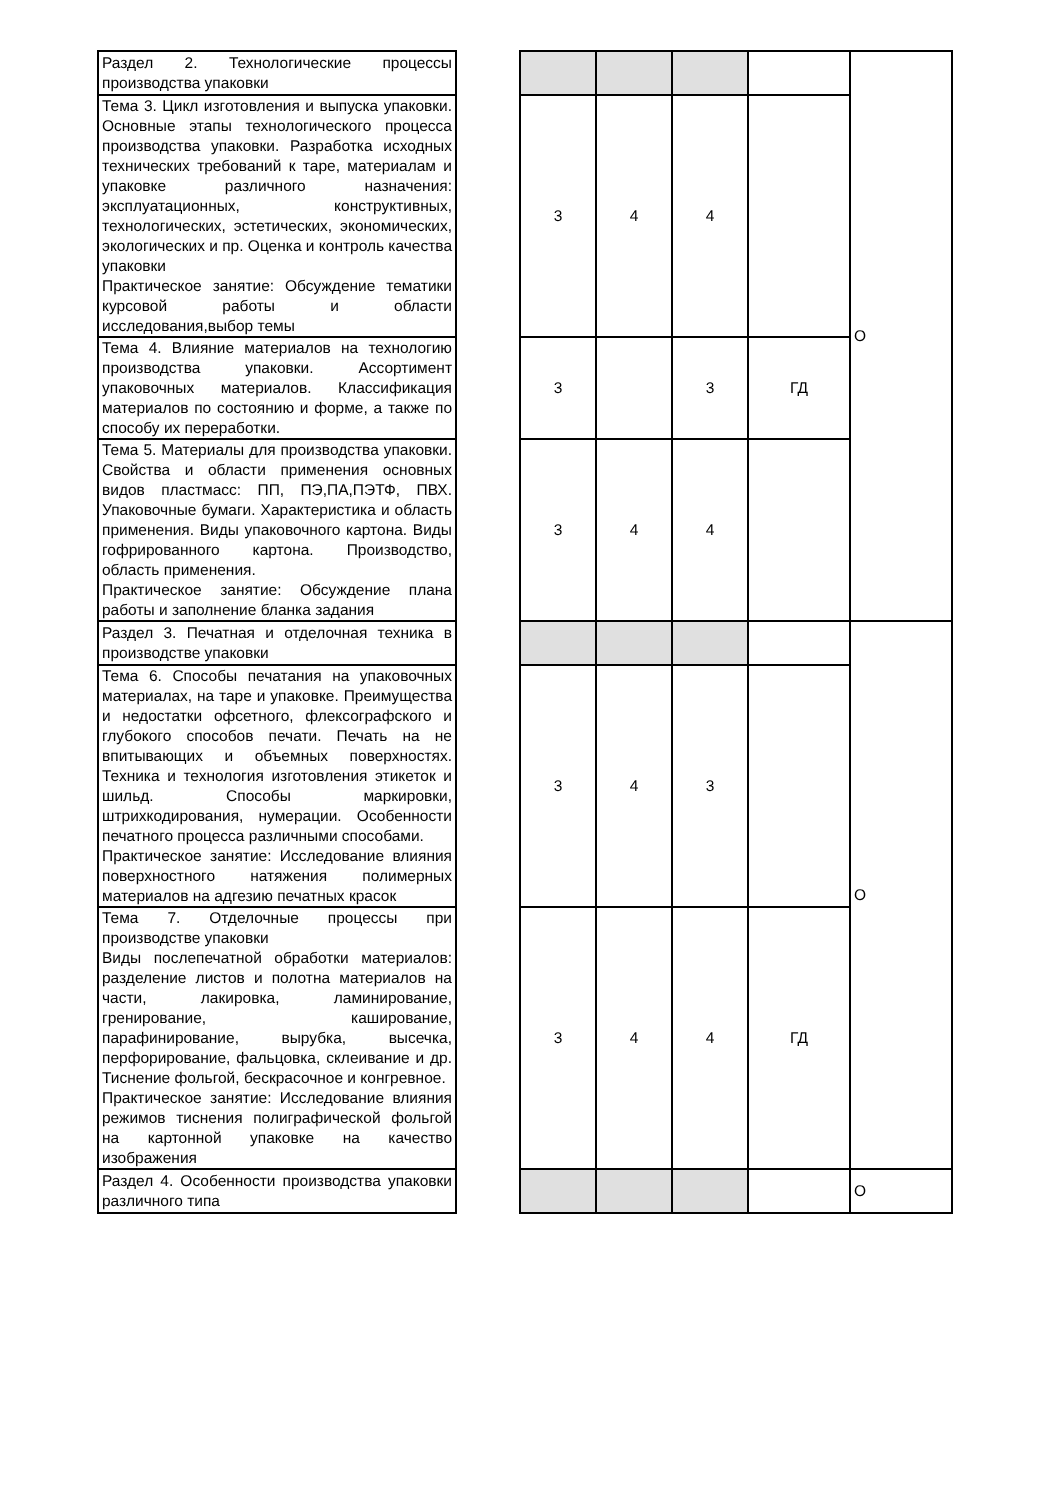| Раздел 2. Технологические процессы производства упаковки | | | | | | О |
| Тема 3. Цикл изготовления и выпуска упаковки. Основные этапы технологического процесса производства упаковки. Разработка исходных технических требований к таре, материалам и упаковке различного назначения: эксплуатационных, конструктивных, технологических, эстетических, экономических, экологических и пр. Оценка и контроль качества упаковки Практическое занятие: Обсуждение тематики курсовой работы и области исследования,выбор темы | | 3 | 4 | 4 | | |
| Тема 4. Влияние материалов на технологию производства упаковки. Ассортимент упаковочных материалов. Классификация материалов по состоянию и форме, а также по способу их переработки. | | 3 | | 3 | ГД | |
| Тема 5. Материалы для производства упаковки. Свойства и области применения основных видов пластмасс: ПП, ПЭ,ПА,ПЭТФ, ПВХ. Упаковочные бумаги. Характеристика и область применения. Виды упаковочного картона. Виды гофрированного картона. Производство, область применения. Практическое занятие: Обсуждение плана работы и заполнение бланка задания | | 3 | 4 | 4 | | |
| Раздел 3. Печатная и отделочная техника в производстве упаковки | | | | | | О |
| Тема 6. Способы печатания на упаковочных материалах, на таре и упаковке. Преимущества и недостатки офсетного, флексографского и глубокого способов печати. Печать на не впитывающих и объемных поверхностях. Техника и технология изготовления этикеток и шильд. Способы маркировки, штрихкодирования, нумерации. Особенности печатного процесса различными способами. Практическое занятие: Исследование влияния поверхностного натяжения полимерных материалов на адгезию печатных красок | | 3 | 4 | 3 | | |
| Тема 7. Отделочные процессы при производстве упаковки Виды послепечатной обработки материалов: разделение листов и полотна материалов на части, лакировка, ламинирование, гренирование, каширование, парафинирование, вырубка, высечка, перфорирование, фальцовка, склеивание и др. Тиснение фольгой, бескрасочное и конгревное. Практическое занятие: Исследование влияния режимов тиснения полиграфической фольгой на картонной упаковке на качество изображения | | 3 | 4 | 4 | ГД | |
| Раздел 4. Особенности производства упаковки различного типа | | | | | | О |